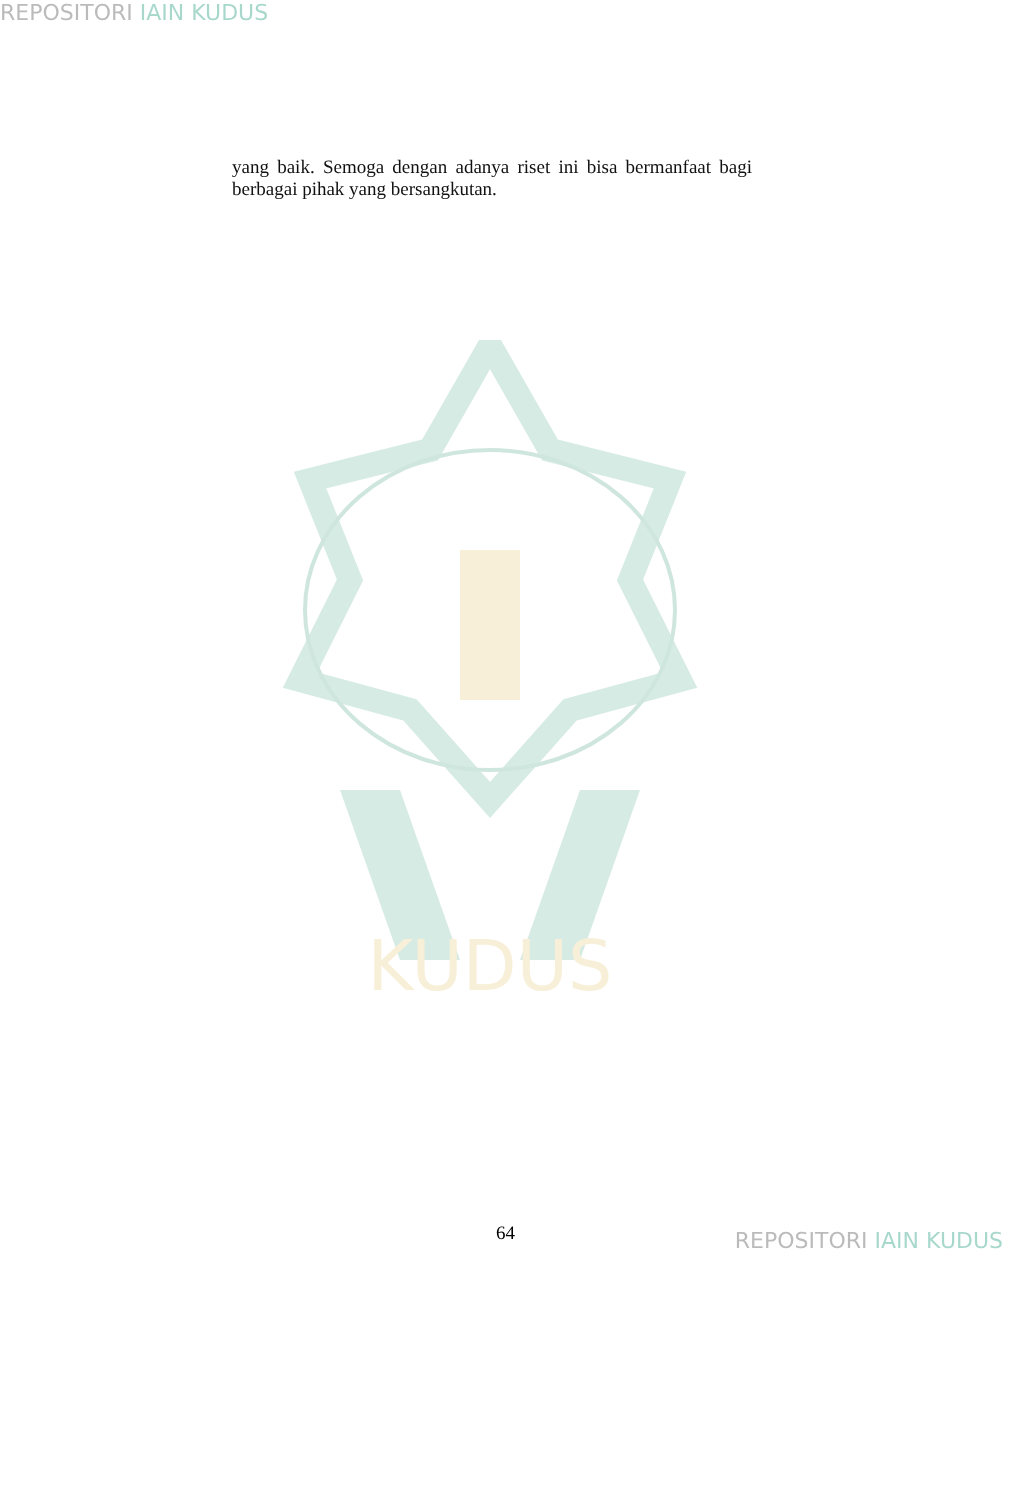REPOSITORI IAIN KUDUS
yang baik. Semoga dengan adanya riset ini bisa bermanfaat bagi berbagai pihak yang bersangkutan.
KUDUS
64 REPOSITORI IAIN KUDUS